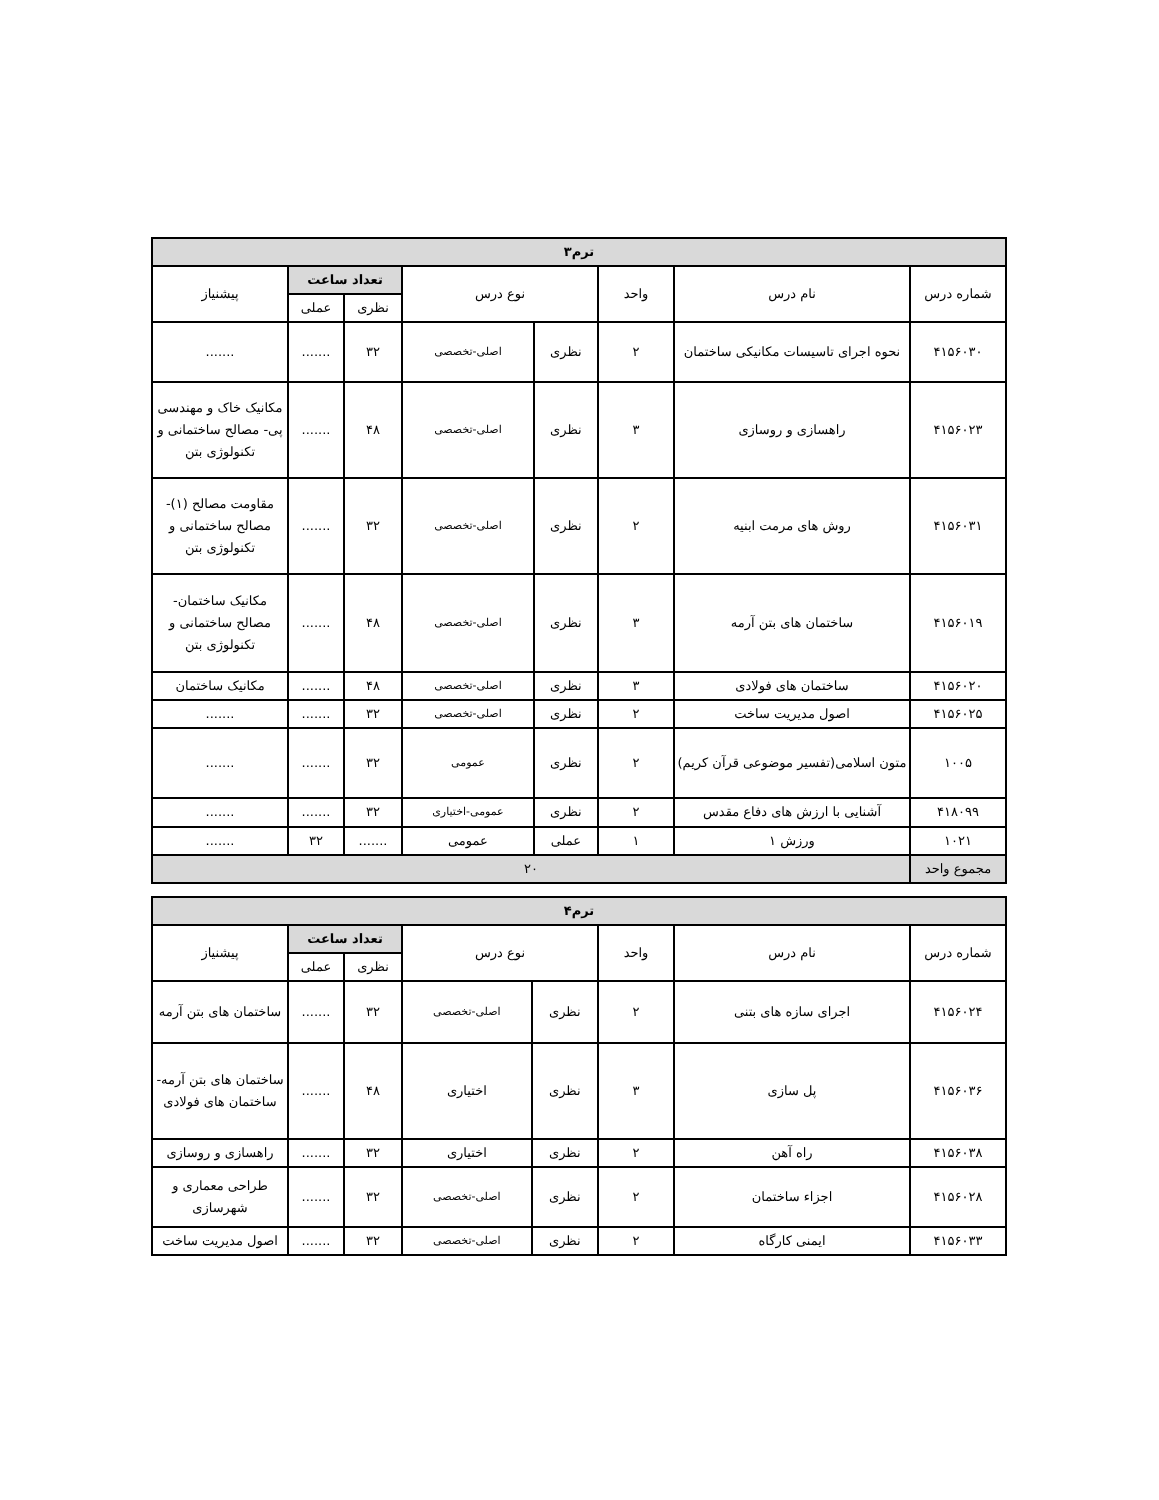| ترم۳ | | | | | | | |
| --- | --- | --- | --- | --- | --- | --- | --- |
| شماره درس | نام درس | واحد | نوع درس | | تعداد ساعت | | پیشنیاز |
| | | | | | نظری | عملی | |
| ۴۱۵۶۰۳۰ | نحوه اجرای تاسیسات مکانیکی ساختمان | ۲ | نظری | اصلی-تخصصی | ۳۲ | ....... | ....... |
| ۴۱۵۶۰۲۳ | راهسازی و روسازی | ۳ | نظری | اصلی-تخصصی | ۴۸ | ....... | مکانیک خاک و مهندسی پی- مصالح ساختمانی و تکنولوژی بتن |
| ۴۱۵۶۰۳۱ | روش های مرمت ابنیه | ۲ | نظری | اصلی-تخصصی | ۳۲ | ....... | مقاومت مصالح (۱)- مصالح ساختمانی و تکنولوژی بتن |
| ۴۱۵۶۰۱۹ | ساختمان های بتن آرمه | ۳ | نظری | اصلی-تخصصی | ۴۸ | ....... | مکانیک ساختمان- مصالح ساختمانی و تکنولوژی بتن |
| ۴۱۵۶۰۲۰ | ساختمان های فولادی | ۳ | نظری | اصلی-تخصصی | ۴۸ | ....... | مکانیک ساختمان |
| ۴۱۵۶۰۲۵ | اصول مدیریت ساخت | ۲ | نظری | اصلی-تخصصی | ۳۲ | ....... | ....... |
| ۱۰۰۵ | متون اسلامی(تفسیر موضوعی قرآن کریم) | ۲ | نظری | عمومی | ۳۲ | ....... | ....... |
| ۴۱۸۰۹۹ | آشنایی با ارزش های دفاع مقدس | ۲ | نظری | عمومی-اختیاری | ۳۲ | ....... | ....... |
| ۱۰۲۱ | ورزش ۱ | ۱ | عملی | عمومی | ....... | ۳۲ | ....... |
| مجموع واحد | ۲۰ | | | | | | |
| ترم۴ | | | | | | | |
| --- | --- | --- | --- | --- | --- | --- | --- |
| شماره درس | نام درس | واحد | نوع درس | | تعداد ساعت | | پیشنیاز |
| | | | | | نظری | عملی | |
| ۴۱۵۶۰۲۴ | اجرای سازه های بتنی | ۲ | نظری | اصلی-تخصصی | ۳۲ | ....... | ساختمان های بتن آرمه |
| ۴۱۵۶۰۳۶ | پل سازی | ۳ | نظری | اختیاری | ۴۸ | ....... | ساختمان های بتن آرمه- ساختمان های فولادی |
| ۴۱۵۶۰۳۸ | راه آهن | ۲ | نظری | اختیاری | ۳۲ | ....... | راهسازی و روسازی |
| ۴۱۵۶۰۲۸ | اجزاء ساختمان | ۲ | نظری | اصلی-تخصصی | ۳۲ | ....... | طراحی معماری و شهرسازی |
| ۴۱۵۶۰۳۳ | ایمنی کارگاه | ۲ | نظری | اصلی-تخصصی | ۳۲ | ....... | اصول مدیریت ساخت |